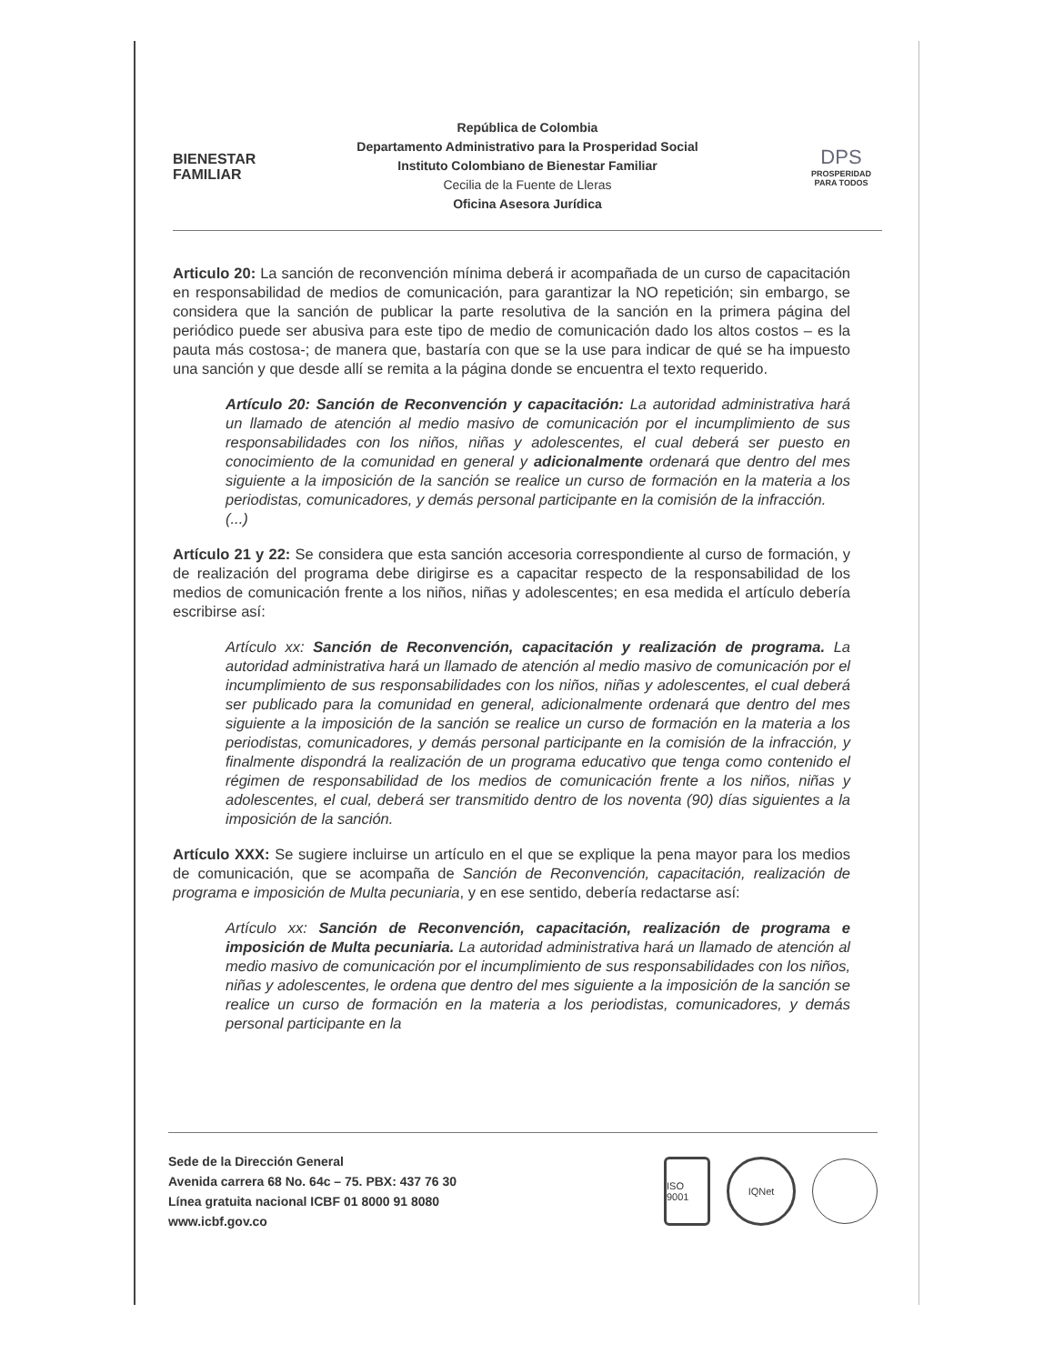BIENESTAR
FAMILIAR
República de Colombia
Departamento Administrativo para la Prosperidad Social
Instituto Colombiano de Bienestar Familiar
Cecilia de la Fuente de Lleras
Oficina Asesora Jurídica
DPS
PROSPERIDAD PARA TODOS
Articulo 20: La sanción de reconvención mínima deberá ir acompañada de un curso de capacitación en responsabilidad de medios de comunicación, para garantizar la NO repetición; sin embargo, se considera que la sanción de publicar la parte resolutiva de la sanción en la primera página del periódico puede ser abusiva para este tipo de medio de comunicación dado los altos costos – es la pauta más costosa-; de manera que, bastaría con que se la use para indicar de qué se ha impuesto una sanción y que desde allí se remita a la página donde se encuentra el texto requerido.
Artículo 20: Sanción de Reconvención y capacitación: La autoridad administrativa hará un llamado de atención al medio masivo de comunicación por el incumplimiento de sus responsabilidades con los niños, niñas y adolescentes, el cual deberá ser puesto en conocimiento de la comunidad en general y adicionalmente ordenará que dentro del mes siguiente a la imposición de la sanción se realice un curso de formación en la materia a los periodistas, comunicadores, y demás personal participante en la comisión de la infracción.
(...)
Artículo 21 y 22: Se considera que esta sanción accesoria correspondiente al curso de formación, y de realización del programa debe dirigirse es a capacitar respecto de la responsabilidad de los medios de comunicación frente a los niños, niñas y adolescentes; en esa medida el artículo debería escribirse así:
Artículo xx: Sanción de Reconvención, capacitación y realización de programa. La autoridad administrativa hará un llamado de atención al medio masivo de comunicación por el incumplimiento de sus responsabilidades con los niños, niñas y adolescentes, el cual deberá ser publicado para la comunidad en general, adicionalmente ordenará que dentro del mes siguiente a la imposición de la sanción se realice un curso de formación en la materia a los periodistas, comunicadores, y demás personal participante en la comisión de la infracción, y finalmente dispondrá la realización de un programa educativo que tenga como contenido el régimen de responsabilidad de los medios de comunicación frente a los niños, niñas y adolescentes, el cual, deberá ser transmitido dentro de los noventa (90) días siguientes a la imposición de la sanción.
Artículo XXX: Se sugiere incluirse un artículo en el que se explique la pena mayor para los medios de comunicación, que se acompaña de Sanción de Reconvención, capacitación, realización de programa e imposición de Multa pecuniaria, y en ese sentido, debería redactarse así:
Artículo xx: Sanción de Reconvención, capacitación, realización de programa e imposición de Multa pecuniaria. La autoridad administrativa hará un llamado de atención al medio masivo de comunicación por el incumplimiento de sus responsabilidades con los niños, niñas y adolescentes, le ordena que dentro del mes siguiente a la imposición de la sanción se realice un curso de formación en la materia a los periodistas, comunicadores, y demás personal participante en la
Sede de la Dirección General
Avenida carrera 68 No. 64c – 75. PBX: 437 76 30
Línea gratuita nacional ICBF 01 8000 91 8080
www.icbf.gov.co
ISO 9001
IQNet